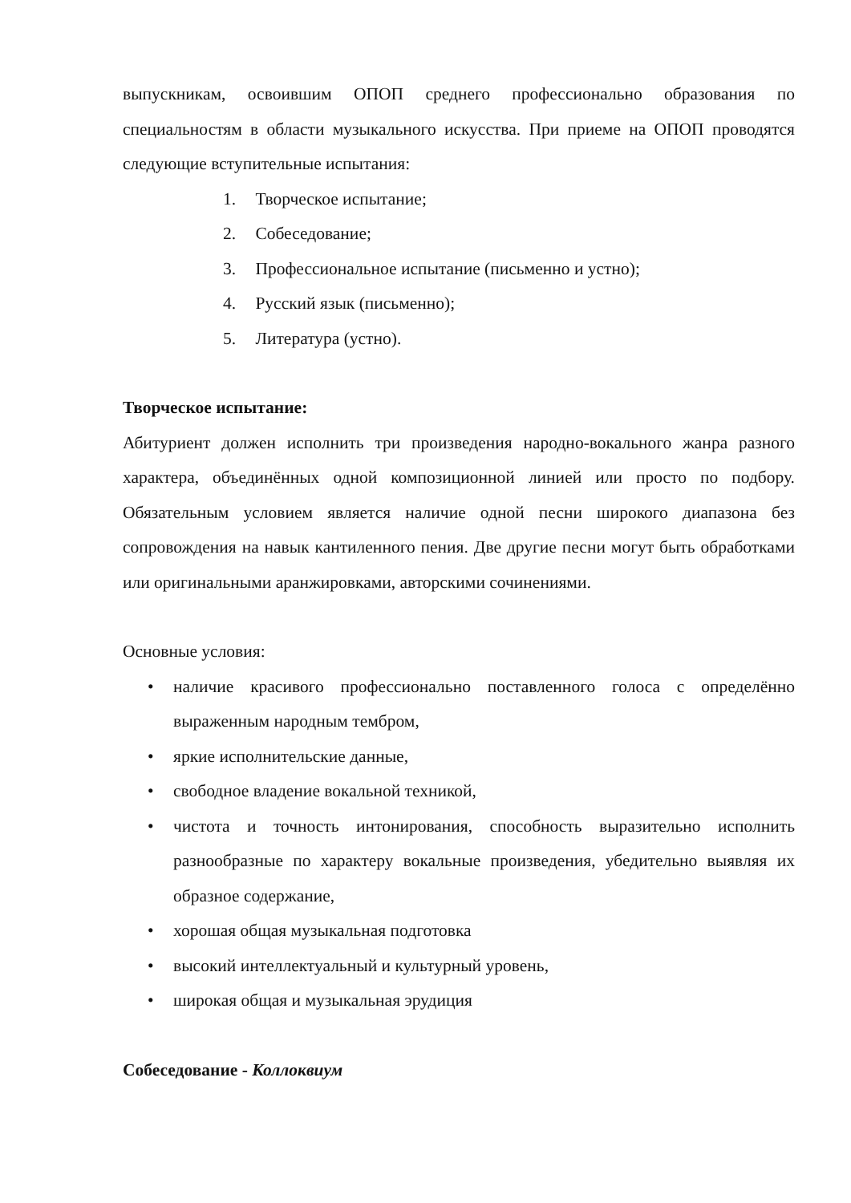выпускникам, освоившим ОПОП среднего профессионально образования по специальностям в области музыкального искусства. При приеме на ОПОП проводятся следующие вступительные испытания:
1. Творческое испытание;
2. Собеседование;
3. Профессиональное испытание (письменно и устно);
4. Русский язык (письменно);
5. Литература (устно).
Творческое испытание:
Абитуриент должен исполнить три произведения народно-вокального жанра разного характера, объединённых одной композиционной линией или просто по подбору. Обязательным условием является наличие одной песни широкого диапазона без сопровождения на навык кантиленного пения. Две другие песни могут быть обработками или оригинальными аранжировками, авторскими сочинениями.
Основные условия:
• наличие красивого профессионально поставленного голоса с определённо выраженным народным тембром,
• яркие исполнительские данные,
• свободное владение вокальной техникой,
• чистота и точность интонирования, способность выразительно исполнить разнообразные по характеру вокальные произведения, убедительно выявляя их образное содержание,
• хорошая общая музыкальная подготовка
• высокий интеллектуальный и культурный уровень,
• широкая общая и музыкальная эрудиция
Собеседование - Коллоквиум